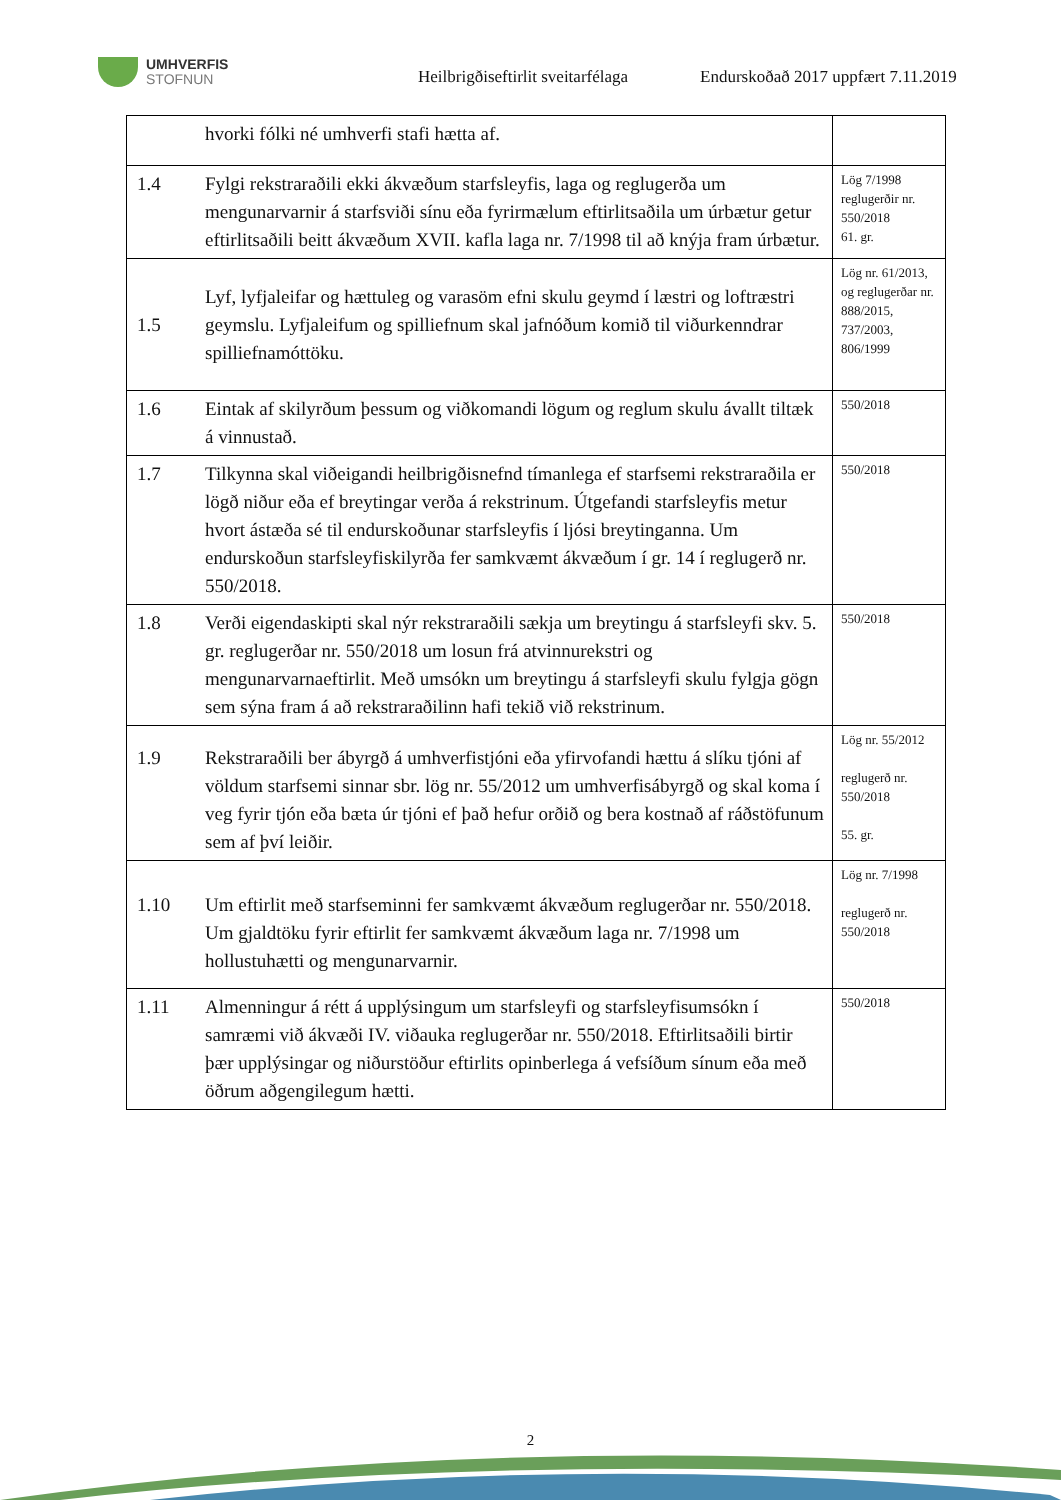UMHVERFIS
STOFNUN
Heilbrigðiseftirlit sveitarfélaga
Endurskoðað 2017 uppfært 7.11.2019
| | hvorki fólki né umhverfi stafi hætta af. | |
| 1.4 | Fylgi rekstraraðili ekki ákvæðum starfsleyfis, laga og reglugerða um mengunarvarnir á starfsviði sínu eða fyrirmælum eftirlitsaðila um úrbætur getur eftirlitsaðili beitt ákvæðum XVII. kafla laga nr. 7/1998 til að knýja fram úrbætur. | Lög 7/1998 reglugerðir nr. 550/2018 61. gr. |
| 1.5 | Lyf, lyfjaleifar og hættuleg og varasöm efni skulu geymd í læstri og loftræstri geymslu. Lyfjaleifum og spilliefnum skal jafnóðum komið til viðurkenndrar spilliefnamóttöku. | Lög nr. 61/2013, og reglugerðar nr. 888/2015, 737/2003, 806/1999 |
| 1.6 | Eintak af skilyrðum þessum og viðkomandi lögum og reglum skulu ávallt tiltæk á vinnustað. | 550/2018 |
| 1.7 | Tilkynna skal viðeigandi heilbrigðisnefnd tímanlega ef starfsemi rekstraraðila er lögð niður eða ef breytingar verða á rekstrinum. Útgefandi starfsleyfis metur hvort ástæða sé til endurskoðunar starfsleyfis í ljósi breytinganna. Um endurskoðun starfsleyfiskilyrða fer samkvæmt ákvæðum í gr. 14 í reglugerð nr. 550/2018. | 550/2018 |
| 1.8 | Verði eigendaskipti skal nýr rekstraraðili sækja um breytingu á starfsleyfi skv. 5. gr. reglugerðar nr. 550/2018 um losun frá atvinnurekstri og mengunarvarnaeftirlit. Með umsókn um breytingu á starfsleyfi skulu fylgja gögn sem sýna fram á að rekstraraðilinn hafi tekið við rekstrinum. | 550/2018 |
| 1.9 | Rekstraraðili ber ábyrgð á umhverfistjóni eða yfirvofandi hættu á slíku tjóni af völdum starfsemi sinnar sbr. lög nr. 55/2012 um umhverfisábyrgð og skal koma í veg fyrir tjón eða bæta úr tjóni ef það hefur orðið og bera kostnað af ráðstöfunum sem af því leiðir. | Lög nr. 55/2012 reglugerð nr. 550/2018 55. gr. |
| 1.10 | Um eftirlit með starfseminni fer samkvæmt ákvæðum reglugerðar nr. 550/2018. Um gjaldtöku fyrir eftirlit fer samkvæmt ákvæðum laga nr. 7/1998 um hollustuhætti og mengunarvarnir. | Lög nr. 7/1998 reglugerð nr. 550/2018 |
| 1.11 | Almenningur á rétt á upplýsingum um starfsleyfi og starfsleyfisumsókn í samræmi við ákvæði IV. viðauka reglugerðar nr. 550/2018. Eftirlitsaðili birtir þær upplýsingar og niðurstöður eftirlits opinberlega á vefsíðum sínum eða með öðrum aðgengilegum hætti. | 550/2018 |
2